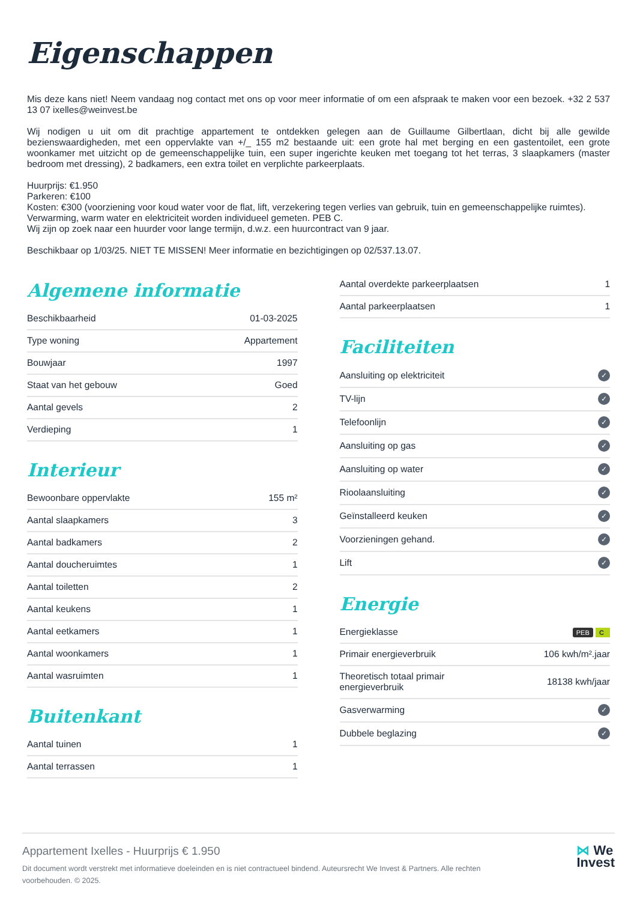Eigenschappen
Mis deze kans niet! Neem vandaag nog contact met ons op voor meer informatie of om een afspraak te maken voor een bezoek. +32 2 537 13 07 ixelles@weinvest.be
Wij nodigen u uit om dit prachtige appartement te ontdekken gelegen aan de Guillaume Gilbertlaan, dicht bij alle gewilde bezienswaardigheden, met een oppervlakte van +/_ 155 m2 bestaande uit: een grote hal met berging en een gastentoilet, een grote woonkamer met uitzicht op de gemeenschappelijke tuin, een super ingerichte keuken met toegang tot het terras, 3 slaapkamers (master bedroom met dressing), 2 badkamers, een extra toilet en verplichte parkeerplaats.
Huurprijs: €1.950
Parkeren: €100
Kosten: €300 (voorziening voor koud water voor de flat, lift, verzekering tegen verlies van gebruik, tuin en gemeenschappelijke ruimtes).
Verwarming, warm water en elektriciteit worden individueel gemeten. PEB C.
Wij zijn op zoek naar een huurder voor lange termijn, d.w.z. een huurcontract van 9 jaar.
Beschikbaar op 1/03/25. NIET TE MISSEN! Meer informatie en bezichtigingen op 02/537.13.07.
Algemene informatie
| Beschikbaarheid | 01-03-2025 |
| Type woning | Appartement |
| Bouwjaar | 1997 |
| Staat van het gebouw | Goed |
| Aantal gevels | 2 |
| Verdieping | 1 |
Interieur
| Bewoonbare oppervlakte | 155 m² |
| Aantal slaapkamers | 3 |
| Aantal badkamers | 2 |
| Aantal doucheruimtes | 1 |
| Aantal toiletten | 2 |
| Aantal keukens | 1 |
| Aantal eetkamers | 1 |
| Aantal woonkamers | 1 |
| Aantal wasruimten | 1 |
Buitenkant
| Aantal tuinen | 1 |
| Aantal terrassen | 1 |
| Aantal overdekte parkeerplaatsen | 1 |
| Aantal parkeerplaatsen | 1 |
Faciliteiten
| Aansluiting op elektriciteit | ✓ |
| TV-lijn | ✓ |
| Telefoonlijn | ✓ |
| Aansluiting op gas | ✓ |
| Aansluiting op water | ✓ |
| Rioolaansluiting | ✓ |
| Geïnstalleerd keuken | ✓ |
| Voorzieningen gehand. | ✓ |
| Lift | ✓ |
Energie
| Energieklasse | PEB C |
| Primair energieverbruik | 106 kwh/m².jaar |
| Theoretisch totaal primair energieverbruik | 18138 kwh/jaar |
| Gasverwarming | ✓ |
| Dubbele beglazing | ✓ |
Appartement Ixelles - Huurprijs € 1.950
Dit document wordt verstrekt met informatieve doeleinden en is niet contractueel bindend. Auteursrecht We Invest & Partners. Alle rechten voorbehouden. © 2025.
⋈ We
Invest